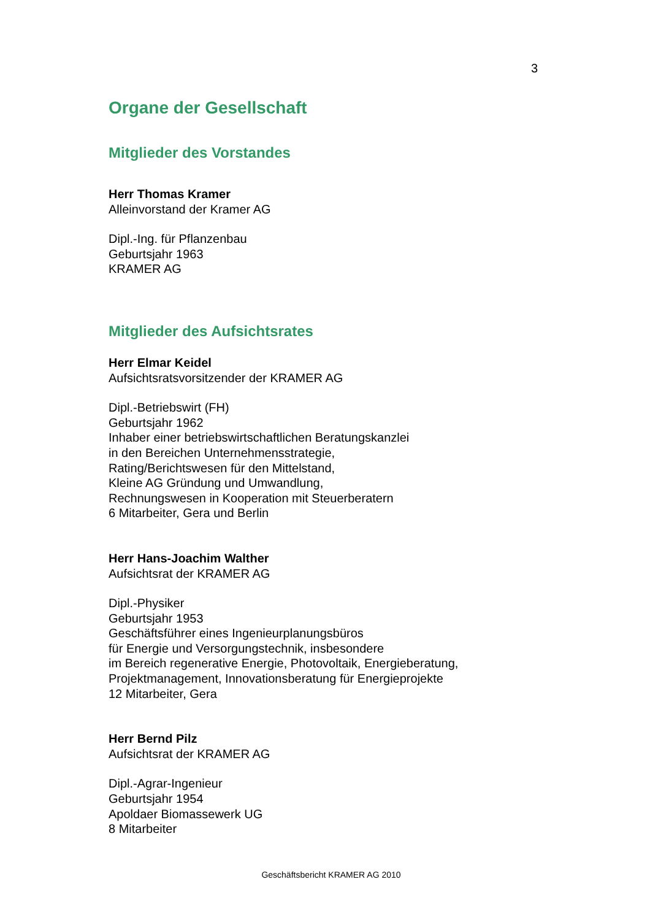3
Organe der Gesellschaft
Mitglieder des Vorstandes
Herr Thomas Kramer
Alleinvorstand der Kramer AG
Dipl.-Ing. für Pflanzenbau
Geburtsjahr 1963
KRAMER AG
Mitglieder des Aufsichtsrates
Herr Elmar Keidel
Aufsichtsratsvorsitzender der KRAMER AG
Dipl.-Betriebswirt (FH)
Geburtsjahr 1962
Inhaber einer betriebswirtschaftlichen Beratungskanzlei
in den Bereichen Unternehmensstrategie,
Rating/Berichtswesen für den Mittelstand,
Kleine AG Gründung und Umwandlung,
Rechnungswesen in Kooperation mit Steuerberatern
6 Mitarbeiter, Gera und Berlin
Herr Hans-Joachim Walther
Aufsichtsrat der KRAMER AG
Dipl.-Physiker
Geburtsjahr 1953
Geschäftsführer eines Ingenieurplanungsbüros
für Energie und Versorgungstechnik, insbesondere
im Bereich regenerative Energie, Photovoltaik, Energieberatung,
Projektmanagement, Innovationsberatung für Energieprojekte
12 Mitarbeiter, Gera
Herr Bernd Pilz
Aufsichtsrat der KRAMER AG
Dipl.-Agrar-Ingenieur
Geburtsjahr 1954
Apoldaer Biomassewerk UG
8 Mitarbeiter
Geschäftsbericht KRAMER AG 2010